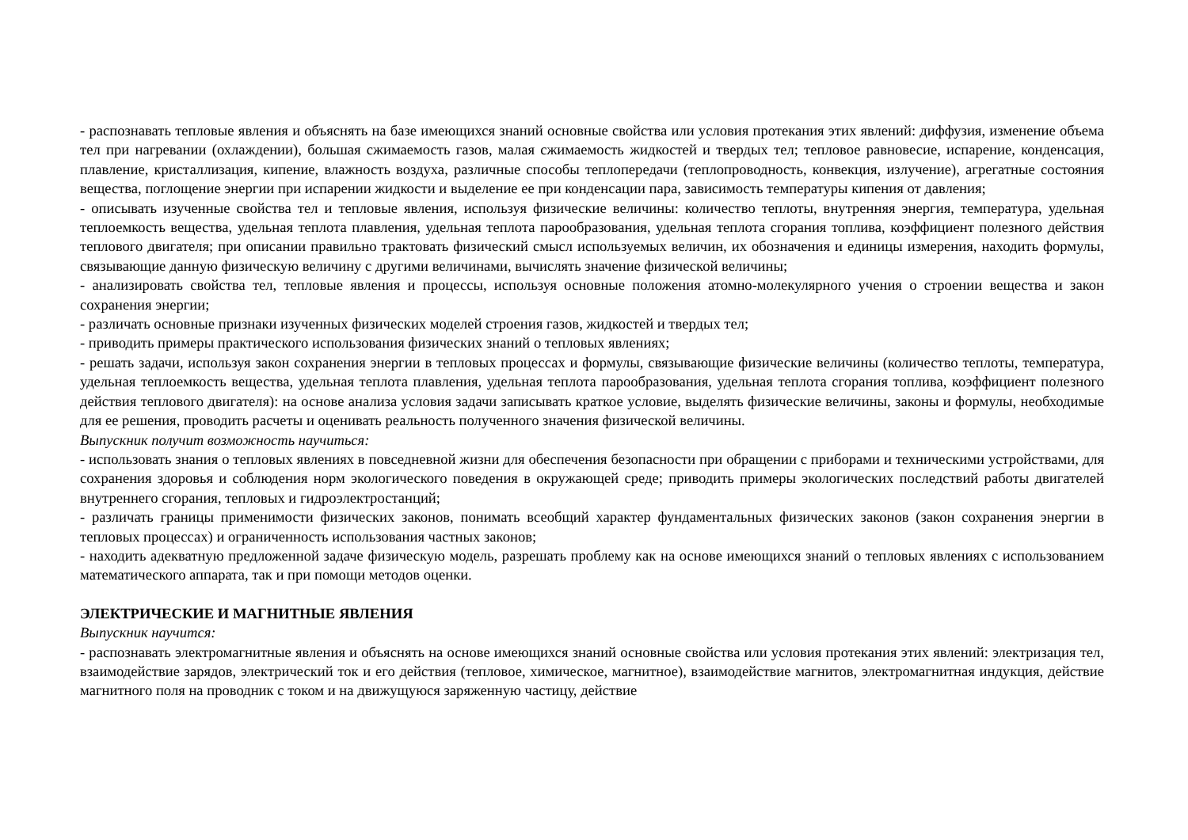- распознавать тепловые явления и объяснять на базе имеющихся знаний основные свойства или условия протекания этих явлений: диффузия, изменение объема тел при нагревании (охлаждении), большая сжимаемость газов, малая сжимаемость жидкостей и твердых тел; тепловое равновесие, испарение, конденсация, плавление, кристаллизация, кипение, влажность воздуха, различные способы теплопередачи (теплопроводность, конвекция, излучение), агрегатные состояния вещества, поглощение энергии при испарении жидкости и выделение ее при конденсации пара, зависимость температуры кипения от давления;
- описывать изученные свойства тел и тепловые явления, используя физические величины: количество теплоты, внутренняя энергия, температура, удельная теплоемкость вещества, удельная теплота плавления, удельная теплота парообразования, удельная теплота сгорания топлива, коэффициент полезного действия теплового двигателя; при описании правильно трактовать физический смысл используемых величин, их обозначения и единицы измерения, находить формулы, связывающие данную физическую величину с другими величинами, вычислять значение физической величины;
- анализировать свойства тел, тепловые явления и процессы, используя основные положения атомно-молекулярного учения о строении вещества и закон сохранения энергии;
- различать основные признаки изученных физических моделей строения газов, жидкостей и твердых тел;
- приводить примеры практического использования физических знаний о тепловых явлениях;
- решать задачи, используя закон сохранения энергии в тепловых процессах и формулы, связывающие физические величины (количество теплоты, температура, удельная теплоемкость вещества, удельная теплота плавления, удельная теплота парообразования, удельная теплота сгорания топлива, коэффициент полезного действия теплового двигателя): на основе анализа условия задачи записывать краткое условие, выделять физические величины, законы и формулы, необходимые для ее решения, проводить расчеты и оценивать реальность полученного значения физической величины.
Выпускник получит возможность научиться:
- использовать знания о тепловых явлениях в повседневной жизни для обеспечения безопасности при обращении с приборами и техническими устройствами, для сохранения здоровья и соблюдения норм экологического поведения в окружающей среде; приводить примеры экологических последствий работы двигателей внутреннего сгорания, тепловых и гидроэлектростанций;
- различать границы применимости физических законов, понимать всеобщий характер фундаментальных физических законов (закон сохранения энергии в тепловых процессах) и ограниченность использования частных законов;
- находить адекватную предложенной задаче физическую модель, разрешать проблему как на основе имеющихся знаний о тепловых явлениях с использованием математического аппарата, так и при помощи методов оценки.
ЭЛЕКТРИЧЕСКИЕ И МАГНИТНЫЕ ЯВЛЕНИЯ
Выпускник научится:
- распознавать электромагнитные явления и объяснять на основе имеющихся знаний основные свойства или условия протекания этих явлений: электризация тел, взаимодействие зарядов, электрический ток и его действия (тепловое, химическое, магнитное), взаимодействие магнитов, электромагнитная индукция, действие магнитного поля на проводник с током и на движущуюся заряженную частицу, действие